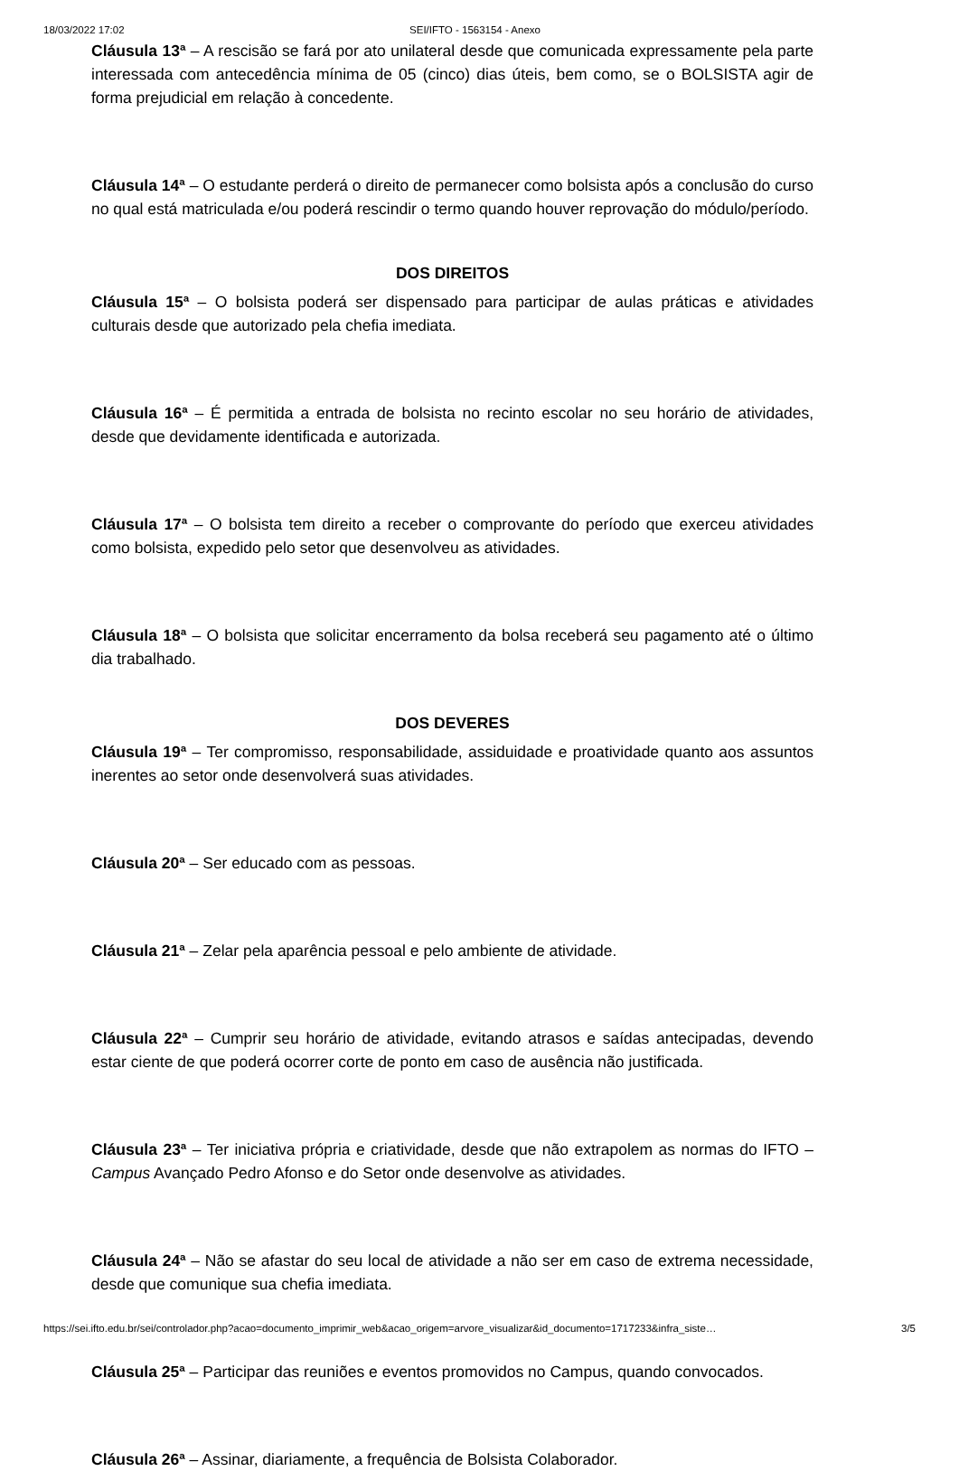18/03/2022 17:02 SEI/IFTO - 1563154 - Anexo
Cláusula 13ª – A rescisão se fará por ato unilateral desde que comunicada expressamente pela parte interessada com antecedência mínima de 05 (cinco) dias úteis, bem como, se o BOLSISTA agir de forma prejudicial em relação à concedente.
Cláusula 14ª – O estudante perderá o direito de permanecer como bolsista após a conclusão do curso no qual está matriculada e/ou poderá rescindir o termo quando houver reprovação do módulo/período.
DOS DIREITOS
Cláusula 15ª – O bolsista poderá ser dispensado para participar de aulas práticas e atividades culturais desde que autorizado pela chefia imediata.
Cláusula 16ª – É permitida a entrada de bolsista no recinto escolar no seu horário de atividades, desde que devidamente identificada e autorizada.
Cláusula 17ª – O bolsista tem direito a receber o comprovante do período que exerceu atividades como bolsista, expedido pelo setor que desenvolveu as atividades.
Cláusula 18ª – O bolsista que solicitar encerramento da bolsa receberá seu pagamento até o último dia trabalhado.
DOS DEVERES
Cláusula 19ª – Ter compromisso, responsabilidade, assiduidade e proatividade quanto aos assuntos inerentes ao setor onde desenvolverá suas atividades.
Cláusula 20ª – Ser educado com as pessoas.
Cláusula 21ª – Zelar pela aparência pessoal e pelo ambiente de atividade.
Cláusula 22ª – Cumprir seu horário de atividade, evitando atrasos e saídas antecipadas, devendo estar ciente de que poderá ocorrer corte de ponto em caso de ausência não justificada.
Cláusula 23ª – Ter iniciativa própria e criatividade, desde que não extrapolem as normas do IFTO – Campus Avançado Pedro Afonso e do Setor onde desenvolve as atividades.
Cláusula 24ª – Não se afastar do seu local de atividade a não ser em caso de extrema necessidade, desde que comunique sua chefia imediata.
Cláusula 25ª – Participar das reuniões e eventos promovidos no Campus, quando convocados.
Cláusula 26ª – Assinar, diariamente, a frequência de Bolsista Colaborador.
https://sei.ifto.edu.br/sei/controlador.php?acao=documento_imprimir_web&acao_origem=arvore_visualizar&id_documento=1717233&infra_siste… 3/5